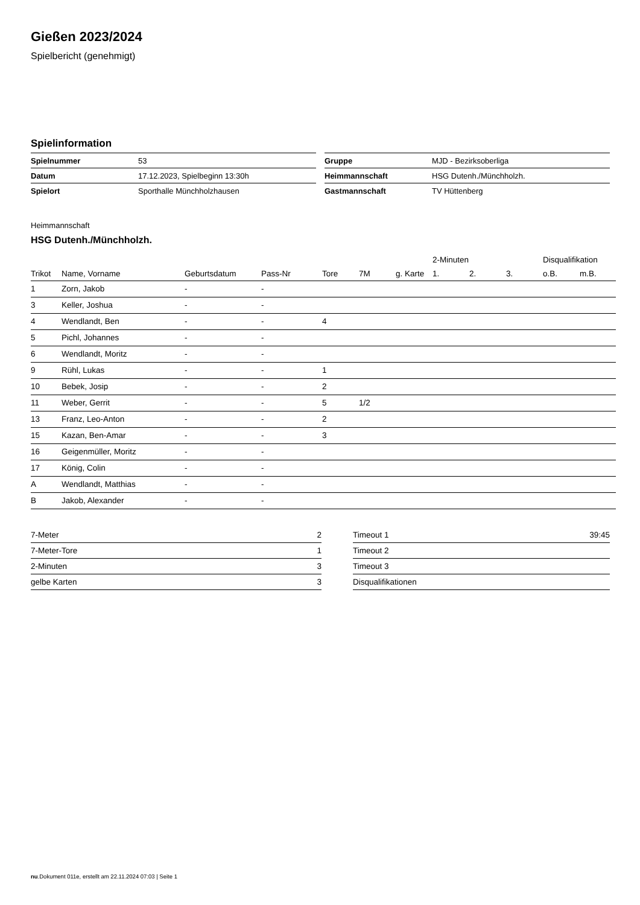Gießen 2023/2024
Spielbericht (genehmigt)
Spielinformation
| Spielnummer | 53 |
| Datum | 17.12.2023, Spielbeginn 13:30h |
| Spielort | Sporthalle Münchholzhausen |
| Gruppe | MJD - Bezirksoberliga |
| Heimmannschaft | HSG Dutenh./Münchholzh. |
| Gastmannschaft | TV Hüttenberg |
Heimmannschaft
HSG Dutenh./Münchholzh.
| | | | | | | | 2-Minuten | | | Disqualifikation | |
| --- | --- | --- | --- | --- | --- | --- | --- | --- | --- | --- | --- |
| Trikot | Name, Vorname | Geburtsdatum | Pass-Nr | Tore | 7M | g. Karte | 1. | 2. | 3. | o.B. | m.B. |
| 1 | Zorn, Jakob | - | - | | | | | | | | |
| 3 | Keller, Joshua | - | - | | | | | | | | |
| 4 | Wendlandt, Ben | - | - | 4 | | | | | | | |
| 5 | Pichl, Johannes | - | - | | | | | | | | |
| 6 | Wendlandt, Moritz | - | - | | | | | | | | |
| 9 | Rühl, Lukas | - | - | 1 | | | | | | | |
| 10 | Bebek, Josip | - | - | 2 | | | | | | | |
| 11 | Weber, Gerrit | - | - | 5 | 1/2 | | | | | | |
| 13 | Franz, Leo-Anton | - | - | 2 | | | | | | | |
| 15 | Kazan, Ben-Amar | - | - | 3 | | | | | | | |
| 16 | Geigenmüller, Moritz | - | - | | | | | | | | |
| 17 | König, Colin | - | - | | | | | | | | |
| A | Wendlandt, Matthias | - | - | | | | | | | | |
| B | Jakob, Alexander | - | - | | | | | | | | |
| 7-Meter | 2 |
| 7-Meter-Tore | 1 |
| 2-Minuten | 3 |
| gelbe Karten | 3 |
| Timeout 1 | 39:45 |
| Timeout 2 | |
| Timeout 3 | |
| Disqualifikationen | |
nu.Dokument 011e, erstellt am 22.11.2024 07:03 | Seite 1